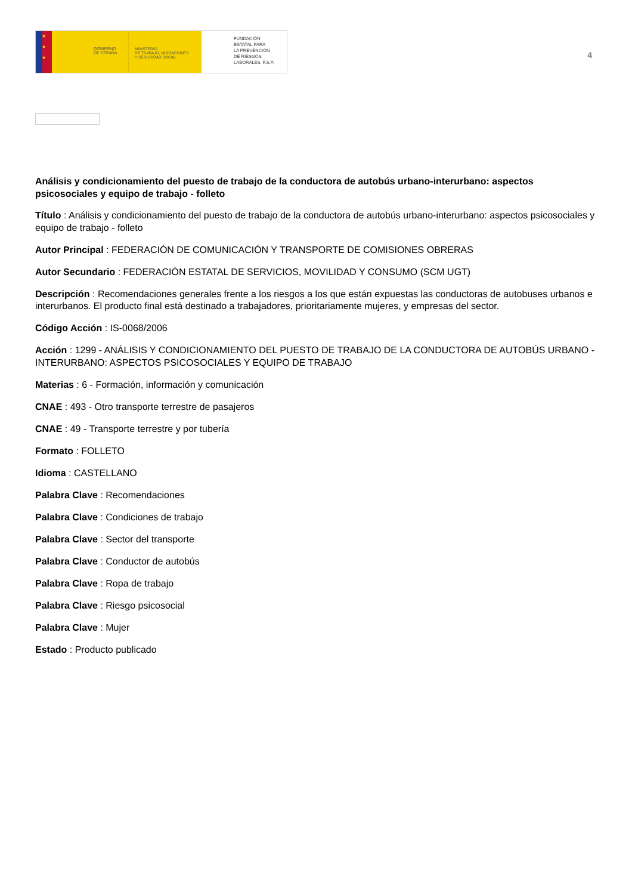★
★
★
GOBIERNO
DE ESPAÑA
MINISTERIO
DE TRABAJO, MIGRACIONES
Y SEGURIDAD SOCIAL
FUNDACIÓN
ESTATAL PARA
LA PREVENCIÓN
DE RIESGOS
LABORALES, F.S.P.
4
Análisis y condicionamiento del puesto de trabajo de la conductora de autobús urbano-interurbano: aspectos psicosociales y equipo de trabajo - folleto
Título : Análisis y condicionamiento del puesto de trabajo de la conductora de autobús urbano-interurbano: aspectos psicosociales y equipo de trabajo - folleto
Autor Principal : FEDERACIÓN DE COMUNICACIÓN Y TRANSPORTE DE COMISIONES OBRERAS
Autor Secundario : FEDERACIÓN ESTATAL DE SERVICIOS, MOVILIDAD Y CONSUMO (SCM UGT)
Descripción : Recomendaciones generales frente a los riesgos a los que están expuestas las conductoras de autobuses urbanos e interurbanos. El producto final está destinado a trabajadores, prioritariamente mujeres, y empresas del sector.
Código Acción : IS-0068/2006
Acción : 1299 - ANÁLISIS Y CONDICIONAMIENTO DEL PUESTO DE TRABAJO DE LA CONDUCTORA DE AUTOBÚS URBANO - INTERURBANO: ASPECTOS PSICOSOCIALES Y EQUIPO DE TRABAJO
Materias : 6 - Formación, información y comunicación
CNAE : 493 - Otro transporte terrestre de pasajeros
CNAE : 49 - Transporte terrestre y por tubería
Formato : FOLLETO
Idioma : CASTELLANO
Palabra Clave : Recomendaciones
Palabra Clave : Condiciones de trabajo
Palabra Clave : Sector del transporte
Palabra Clave : Conductor de autobús
Palabra Clave : Ropa de trabajo
Palabra Clave : Riesgo psicosocial
Palabra Clave : Mujer
Estado : Producto publicado